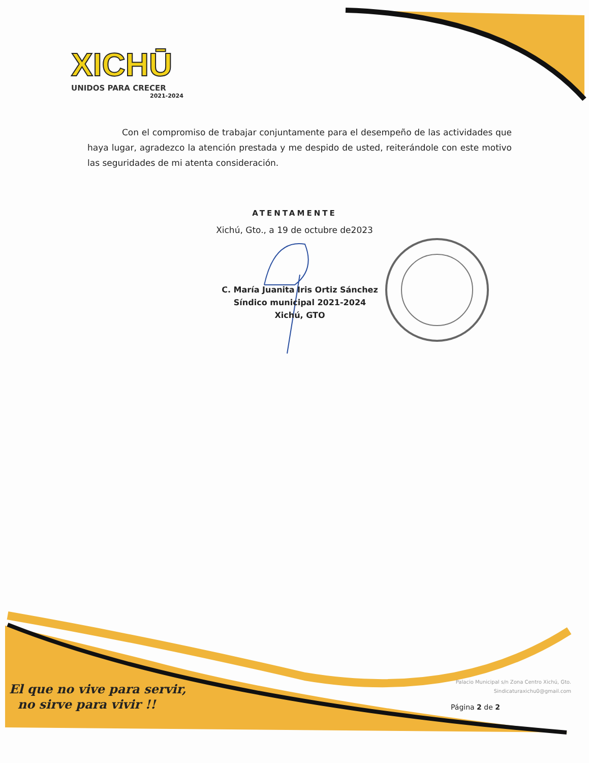XICHŪ
UNIDOS PARA CRECER
2021-2024
Con el compromiso de trabajar conjuntamente para el desempeño de las actividades que haya lugar, agradezco la atención prestada y me despido de usted, reiterándole con este motivo las seguridades de mi atenta consideración.
ATENTAMENTE
Xichú, Gto., a 19 de octubre de2023
C. María Juanita Iris Ortiz Sánchez
Síndico municipal 2021-2024
Xichú, GTO
El que no vive para servir,
no sirve para vivir !!
Palacio Municipal s/n Zona Centro Xichú, Gto.
Sindicaturaxichu0@gmail.com
Página 2 de 2